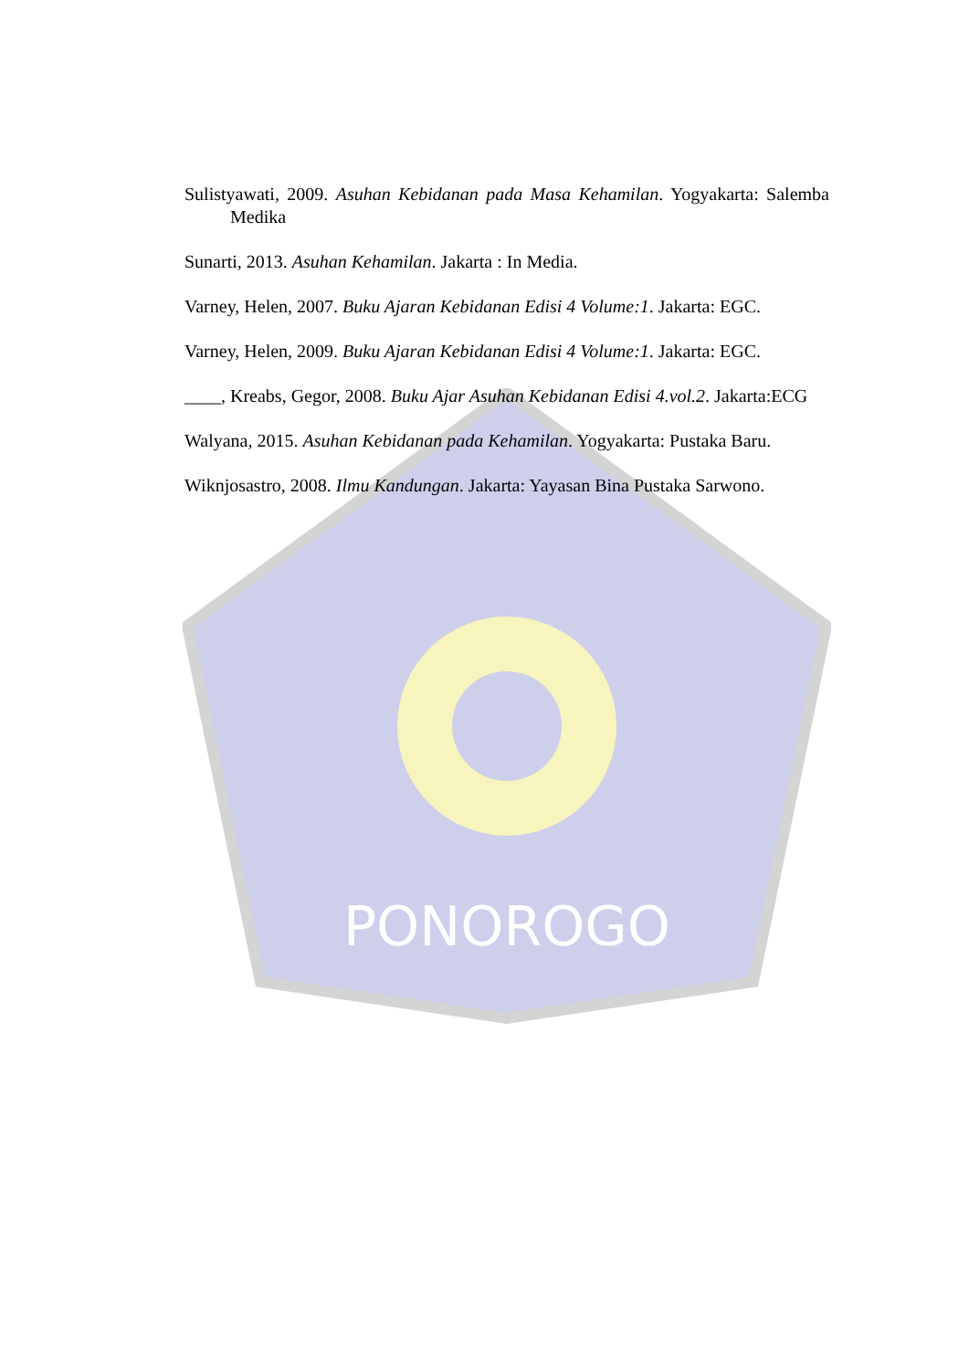PONOROGO
Sulistyawati, 2009. Asuhan Kebidanan pada Masa Kehamilan. Yogyakarta: Salemba Medika
Sunarti, 2013. Asuhan Kehamilan. Jakarta : In Media.
Varney, Helen, 2007. Buku Ajaran Kebidanan Edisi 4 Volume:1. Jakarta: EGC.
Varney, Helen, 2009. Buku Ajaran Kebidanan Edisi 4 Volume:1. Jakarta: EGC.
____, Kreabs, Gegor, 2008. Buku Ajar Asuhan Kebidanan Edisi 4.vol.2. Jakarta:ECG
Walyana, 2015. Asuhan Kebidanan pada Kehamilan. Yogyakarta: Pustaka Baru.
Wiknjosastro, 2008. Ilmu Kandungan. Jakarta: Yayasan Bina Pustaka Sarwono.